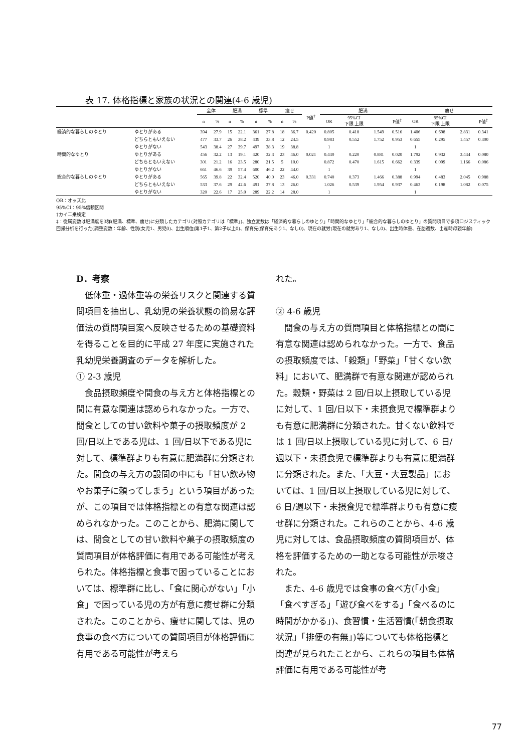表 17. 体格指標と家族の状況との関連(4-6 歳児)
| | | 全体 | | 肥満 | | 標準 | | 痩せ | | P値<sup>†</sup> | 肥満 | | | | 痩せ | | | |
| --- | --- | --- | --- | --- | --- | --- | --- | --- | --- | --- | --- | --- | --- | --- | --- | --- | --- | --- |
| | | n | % | n | % | n | % | n | % | | OR | 95%CI 下限 上限 | | P値<sup>‡</sup> | OR | 95%CI 下限 上限 | | P値<sup>‡</sup> |
| 経済的な暮らしのゆとり | ゆとりがある | 394 | 27.9 | 15 | 22.1 | 361 | 27.8 | 18 | 36.7 | 0.420 | 0.805 | 0.418 | 1.549 | 0.516 | 1.406 | 0.698 | 2.831 | 0.341 |
| | どちらともいえない | 477 | 33.7 | 26 | 38.2 | 439 | 33.8 | 12 | 24.5 | | 0.983 | 0.552 | 1.752 | 0.953 | 0.655 | 0.295 | 1.457 | 0.300 |
| | ゆとりがない | 543 | 38.4 | 27 | 39.7 | 497 | 38.3 | 19 | 38.8 | | 1 | | | | 1 | | | |
| 時間的なゆとり | ゆとりがある | 456 | 32.2 | 13 | 19.1 | 420 | 32.3 | 23 | 46.0 | 0.021 | 0.440 | 0.220 | 0.881 | 0.020 | 1.792 | 0.932 | 3.444 | 0.080 |
| | どちらともいえない | 301 | 21.2 | 16 | 23.5 | 280 | 21.5 | 5 | 10.0 | | 0.872 | 0.470 | 1.615 | 0.662 | 0.339 | 0.099 | 1.166 | 0.086 |
| | ゆとりがない | 661 | 46.6 | 39 | 57.4 | 600 | 46.2 | 22 | 44.0 | | 1 | | | | 1 | | | |
| 総合的な暮らしのゆとり | ゆとりがある | 565 | 39.8 | 22 | 32.4 | 520 | 40.0 | 23 | 46.0 | 0.331 | 0.740 | 0.373 | 1.466 | 0.388 | 0.994 | 0.483 | 2.045 | 0.988 |
| | どちらともいえない | 533 | 37.6 | 29 | 42.6 | 491 | 37.8 | 13 | 26.0 | | 1.026 | 0.539 | 1.954 | 0.937 | 0.463 | 0.198 | 1.082 | 0.075 |
| | ゆとりがない | 320 | 22.6 | 17 | 25.0 | 289 | 22.2 | 14 | 28.0 | | 1 | | | | 1 | | | |
OR：オッズ比
95%CI：95%信頼区間
†カイ二乗検定
‡：従属変数は肥満度を3群(肥満、標準、痩せ)に分類したカテゴリ(対照カテゴリは「標準」)、独立変数は「経済的な暮らしのゆとり」「時間的なゆとり」「総合的な暮らしのゆとり」の質問項目で多項ロジスティック回帰分析を行った(調整変数：年齢、性別(女児1、男児0)、出生順位(第1子1、第2子以上0)、保育先(保育先あり1、なし0)、現在の就労(現在の就労あり1、なし0)、出生時体重、在胎週数、出産時母親年齢)
D．考察
　低体重・過体重等の栄養リスクと関連する質問項目を抽出し、乳幼児の栄養状態の簡易な評価法の質問項目案へ反映させるための基礎資料を得ることを目的に平成 27 年度に実施された乳幼児栄養調査のデータを解析した。
① 2-3 歳児
　食品摂取頻度や間食の与え方と体格指標との間に有意な関連は認められなかった。一方で、間食としての甘い飲料や菓子の摂取頻度が 2 回/日以上である児は、1 回/日以下である児に対して、標準群よりも有意に肥満群に分類された。間食の与え方の設問の中にも「甘い飲み物やお菓子に頼ってしまう」という項目があったが、この項目では体格指標との有意な関連は認められなかった。このことから、肥満に関しては、間食としての甘い飲料や菓子の摂取頻度の質問項目が体格評価に有用である可能性が考えられた。体格指標と食事で困っていることにおいては、標準群に比し、「食に関心がない」「小食」で困っている児の方が有意に痩せ群に分類された。このことから、痩せに関しては、児の食事の食べ方についての質問項目が体格評価に有用である可能性が考えら
れた。
② 4-6 歳児
　間食の与え方の質問項目と体格指標との間に有意な関連は認められなかった。一方で、食品の摂取頻度では、「穀類」「野菜」「甘くない飲料」において、肥満群で有意な関連が認められた。穀類・野菜は 2 回/日以上摂取している児に対して、1 回/日以下・未摂食児で標準群よりも有意に肥満群に分類された。甘くない飲料では 1 回/日以上摂取している児に対して、6 日/週以下・未摂食児で標準群よりも有意に肥満群に分類された。また、「大豆・大豆製品」においては、1 回/日以上摂取している児に対して、6 日/週以下・未摂食児で標準群よりも有意に痩せ群に分類された。これらのことから、4-6 歳児に対しては、食品摂取頻度の質問項目が、体格を評価するための一助となる可能性が示唆された。
　また、4-6 歳児では食事の食べ方(「小食」「食べすぎる」「遊び食べをする」「食べるのに時間がかかる」)、食習慣・生活習慣(「朝食摂取状況」「排便の有無」)等についても体格指標と関連が見られたことから、これらの項目も体格評価に有用である可能性が考
77